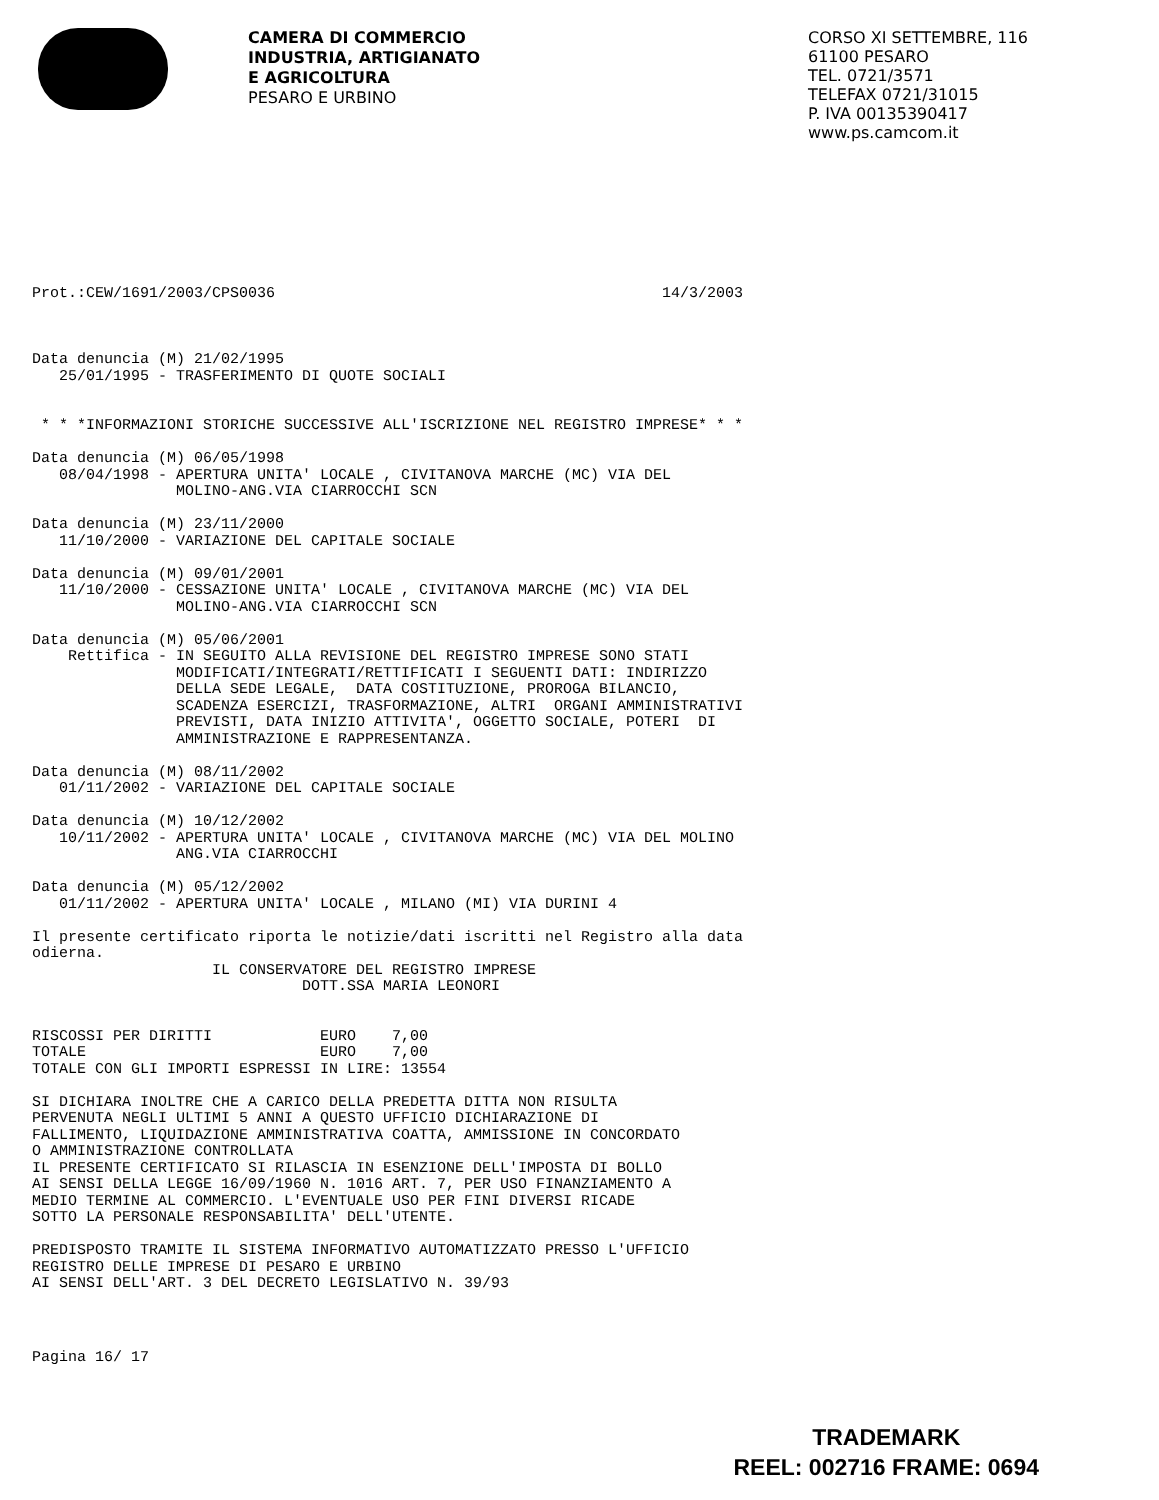CAMERA DI COMMERCIO
INDUSTRIA, ARTIGIANATO
E AGRICOLTURA
PESARO E URBINO
CORSO XI SETTEMBRE, 116
61100 PESARO
TEL. 0721/3571
TELEFAX 0721/31015
P. IVA 00135390417
www.ps.camcom.it
Prot.:CEW/1691/2003/CPS0036                                           14/3/2003



Data denuncia (M) 21/02/1995
   25/01/1995 - TRASFERIMENTO DI QUOTE SOCIALI


 * * *INFORMAZIONI STORICHE SUCCESSIVE ALL'ISCRIZIONE NEL REGISTRO IMPRESE* * *

Data denuncia (M) 06/05/1998
   08/04/1998 - APERTURA UNITA' LOCALE , CIVITANOVA MARCHE (MC) VIA DEL
                MOLINO-ANG.VIA CIARROCCHI SCN

Data denuncia (M) 23/11/2000
   11/10/2000 - VARIAZIONE DEL CAPITALE SOCIALE

Data denuncia (M) 09/01/2001
   11/10/2000 - CESSAZIONE UNITA' LOCALE , CIVITANOVA MARCHE (MC) VIA DEL
                MOLINO-ANG.VIA CIARROCCHI SCN

Data denuncia (M) 05/06/2001
    Rettifica - IN SEGUITO ALLA REVISIONE DEL REGISTRO IMPRESE SONO STATI
                MODIFICATI/INTEGRATI/RETTIFICATI I SEGUENTI DATI: INDIRIZZO
                DELLA SEDE LEGALE,  DATA COSTITUZIONE, PROROGA BILANCIO,
                SCADENZA ESERCIZI, TRASFORMAZIONE, ALTRI  ORGANI AMMINISTRATIVI
                PREVISTI, DATA INIZIO ATTIVITA', OGGETTO SOCIALE, POTERI  DI
                AMMINISTRAZIONE E RAPPRESENTANZA.

Data denuncia (M) 08/11/2002
   01/11/2002 - VARIAZIONE DEL CAPITALE SOCIALE

Data denuncia (M) 10/12/2002
   10/11/2002 - APERTURA UNITA' LOCALE , CIVITANOVA MARCHE (MC) VIA DEL MOLINO
                ANG.VIA CIARROCCHI

Data denuncia (M) 05/12/2002
   01/11/2002 - APERTURA UNITA' LOCALE , MILANO (MI) VIA DURINI 4

Il presente certificato riporta le notizie/dati iscritti nel Registro alla data
odierna.
                    IL CONSERVATORE DEL REGISTRO IMPRESE
                              DOTT.SSA MARIA LEONORI


RISCOSSI PER DIRITTI            EURO    7,00
TOTALE                          EURO    7,00
TOTALE CON GLI IMPORTI ESPRESSI IN LIRE: 13554

SI DICHIARA INOLTRE CHE A CARICO DELLA PREDETTA DITTA NON RISULTA
PERVENUTA NEGLI ULTIMI 5 ANNI A QUESTO UFFICIO DICHIARAZIONE DI
FALLIMENTO, LIQUIDAZIONE AMMINISTRATIVA COATTA, AMMISSIONE IN CONCORDATO
O AMMINISTRAZIONE CONTROLLATA
IL PRESENTE CERTIFICATO SI RILASCIA IN ESENZIONE DELL'IMPOSTA DI BOLLO
AI SENSI DELLA LEGGE 16/09/1960 N. 1016 ART. 7, PER USO FINANZIAMENTO A
MEDIO TERMINE AL COMMERCIO. L'EVENTUALE USO PER FINI DIVERSI RICADE
SOTTO LA PERSONALE RESPONSABILITA' DELL'UTENTE.

PREDISPOSTO TRAMITE IL SISTEMA INFORMATIVO AUTOMATIZZATO PRESSO L'UFFICIO
REGISTRO DELLE IMPRESE DI PESARO E URBINO
AI SENSI DELL'ART. 3 DEL DECRETO LEGISLATIVO N. 39/93
Pagina 16/ 17
TRADEMARK
REEL: 002716 FRAME: 0694